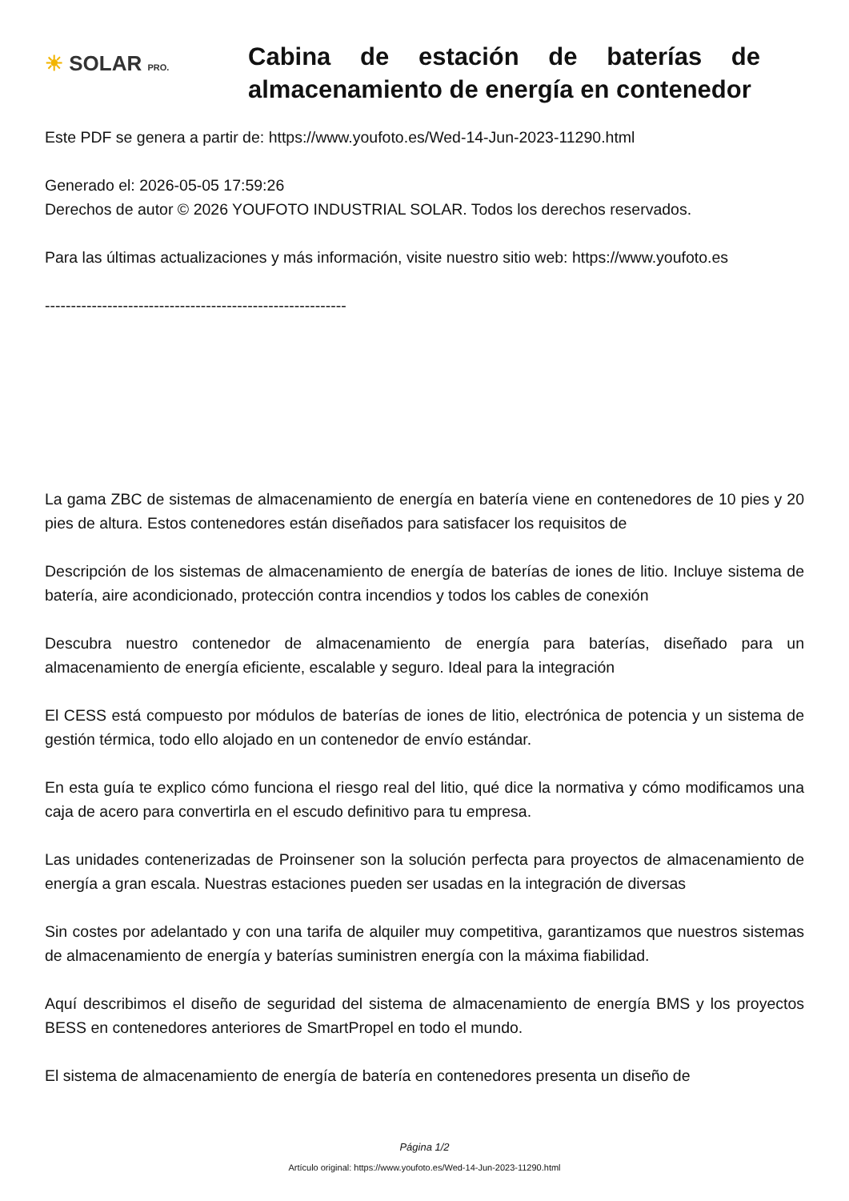☀ SOLAR PRO.
Cabina de estación de baterías de almacenamiento de energía en contenedor
Este PDF se genera a partir de: https://www.youfoto.es/Wed-14-Jun-2023-11290.html
Generado el: 2026-05-05 17:59:26
Derechos de autor © 2026 YOUFOTO INDUSTRIAL SOLAR. Todos los derechos reservados.
Para las últimas actualizaciones y más información, visite nuestro sitio web: https://www.youfoto.es
----------------------------------------------------------
La gama ZBC de sistemas de almacenamiento de energía en batería viene en contenedores de 10 pies y 20 pies de altura. Estos contenedores están diseñados para satisfacer los requisitos de
Descripción de los sistemas de almacenamiento de energía de baterías de iones de litio. Incluye sistema de batería, aire acondicionado, protección contra incendios y todos los cables de conexión
Descubra nuestro contenedor de almacenamiento de energía para baterías, diseñado para un almacenamiento de energía eficiente, escalable y seguro. Ideal para la integración
El CESS está compuesto por módulos de baterías de iones de litio, electrónica de potencia y un sistema de gestión térmica, todo ello alojado en un contenedor de envío estándar.
En esta guía te explico cómo funciona el riesgo real del litio, qué dice la normativa y cómo modificamos una caja de acero para convertirla en el escudo definitivo para tu empresa.
Las unidades contenerizadas de Proinsener son la solución perfecta para proyectos de almacenamiento de energía a gran escala. Nuestras estaciones pueden ser usadas en la integración de diversas
Sin costes por adelantado y con una tarifa de alquiler muy competitiva, garantizamos que nuestros sistemas de almacenamiento de energía y baterías suministren energía con la máxima fiabilidad.
Aquí describimos el diseño de seguridad del sistema de almacenamiento de energía BMS y los proyectos BESS en contenedores anteriores de SmartPropel en todo el mundo.
El sistema de almacenamiento de energía de batería en contenedores presenta un diseño de
Página 1/2
Artículo original: https://www.youfoto.es/Wed-14-Jun-2023-11290.html